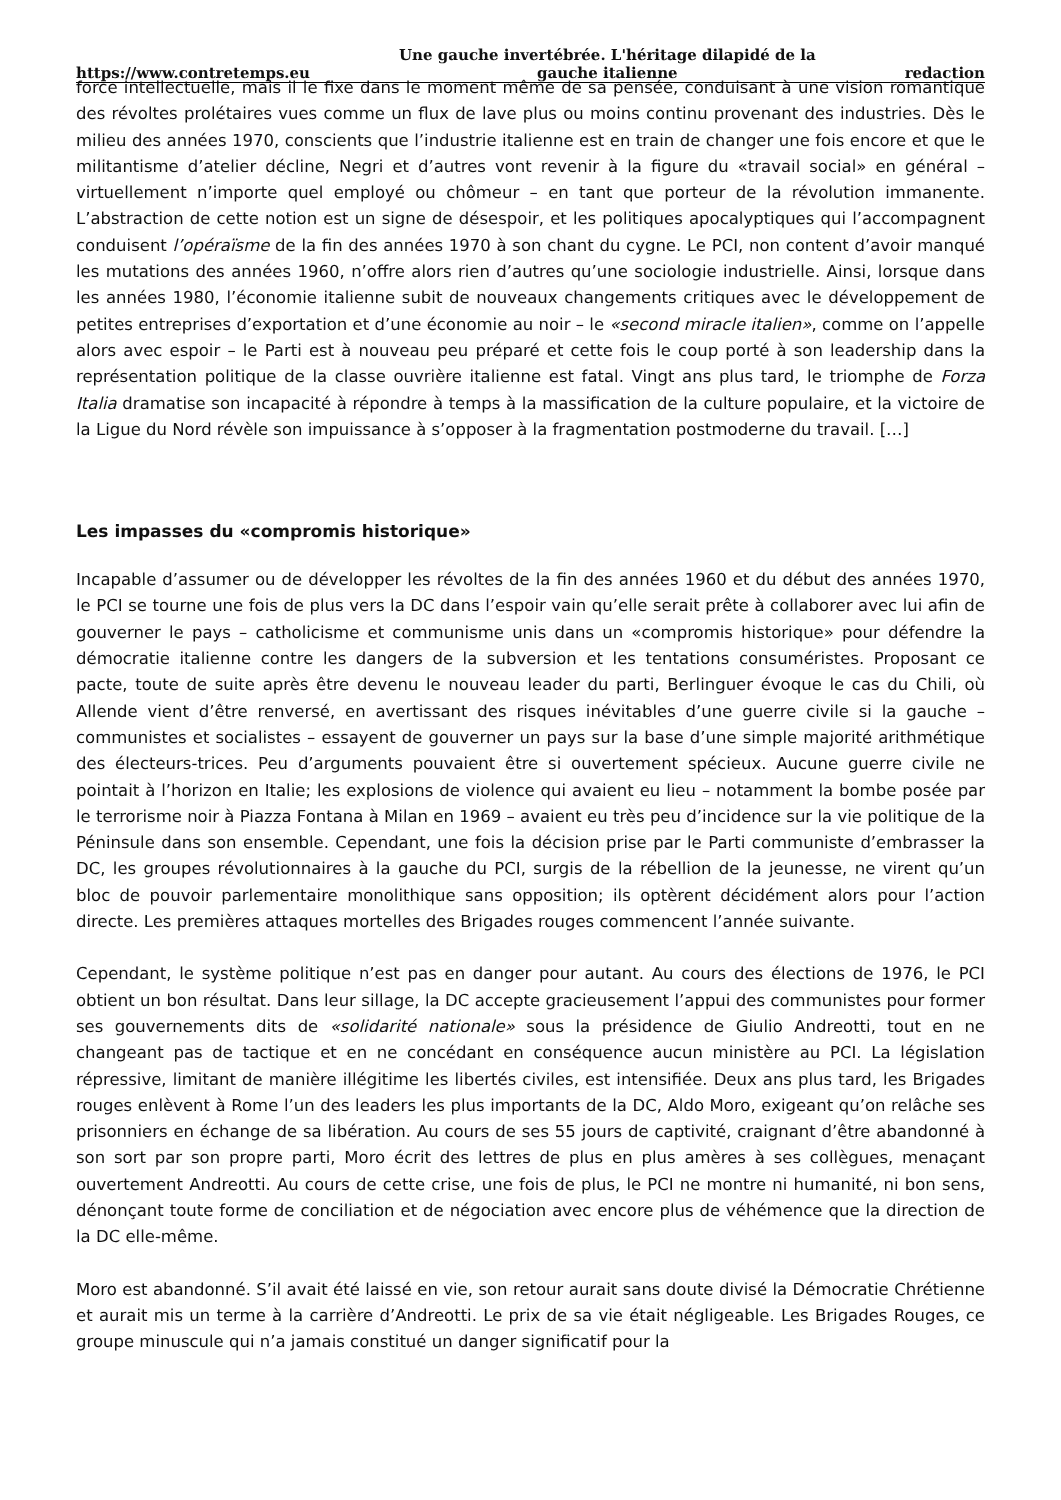https://www.contretemps.eu Une gauche invertébrée. L'héritage dilapidé de la gauche italienne redaction
force intellectuelle, mais il le fixe dans le moment même de sa pensée, conduisant à une vision romantique des révoltes prolétaires vues comme un flux de lave plus ou moins continu provenant des industries. Dès le milieu des années 1970, conscients que l’industrie italienne est en train de changer une fois encore et que le militantisme d’atelier décline, Negri et d’autres vont revenir à la figure du «travail social» en général – virtuellement n’importe quel employé ou chômeur – en tant que porteur de la révolution immanente. L’abstraction de cette notion est un signe de désespoir, et les politiques apocalyptiques qui l’accompagnent conduisent l’opéraïsme de la fin des années 1970 à son chant du cygne. Le PCI, non content d’avoir manqué les mutations des années 1960, n’offre alors rien d’autres qu’une sociologie industrielle. Ainsi, lorsque dans les années 1980, l’économie italienne subit de nouveaux changements critiques avec le développement de petites entreprises d’exportation et d’une économie au noir – le «second miracle italien», comme on l’appelle alors avec espoir – le Parti est à nouveau peu préparé et cette fois le coup porté à son leadership dans la représentation politique de la classe ouvrière italienne est fatal. Vingt ans plus tard, le triomphe de Forza Italia dramatise son incapacité à répondre à temps à la massification de la culture populaire, et la victoire de la Ligue du Nord révèle son impuissance à s’opposer à la fragmentation postmoderne du travail. […]
Les impasses du «compromis historique»
Incapable d’assumer ou de développer les révoltes de la fin des années 1960 et du début des années 1970, le PCI se tourne une fois de plus vers la DC dans l’espoir vain qu’elle serait prête à collaborer avec lui afin de gouverner le pays – catholicisme et communisme unis dans un «compromis historique» pour défendre la démocratie italienne contre les dangers de la subversion et les tentations consuméristes. Proposant ce pacte, toute de suite après être devenu le nouveau leader du parti, Berlinguer évoque le cas du Chili, où Allende vient d’être renversé, en avertissant des risques inévitables d’une guerre civile si la gauche – communistes et socialistes – essayent de gouverner un pays sur la base d’une simple majorité arithmétique des électeurs-trices. Peu d’arguments pouvaient être si ouvertement spécieux. Aucune guerre civile ne pointait à l’horizon en Italie; les explosions de violence qui avaient eu lieu – notamment la bombe posée par le terrorisme noir à Piazza Fontana à Milan en 1969 – avaient eu très peu d’incidence sur la vie politique de la Péninsule dans son ensemble. Cependant, une fois la décision prise par le Parti communiste d’embrasser la DC, les groupes révolutionnaires à la gauche du PCI, surgis de la rébellion de la jeunesse, ne virent qu’un bloc de pouvoir parlementaire monolithique sans opposition; ils optèrent décidément alors pour l’action directe. Les premières attaques mortelles des Brigades rouges commencent l’année suivante.
Cependant, le système politique n’est pas en danger pour autant. Au cours des élections de 1976, le PCI obtient un bon résultat. Dans leur sillage, la DC accepte gracieusement l’appui des communistes pour former ses gouvernements dits de «solidarité nationale» sous la présidence de Giulio Andreotti, tout en ne changeant pas de tactique et en ne concédant en conséquence aucun ministère au PCI. La législation répressive, limitant de manière illégitime les libertés civiles, est intensifiée. Deux ans plus tard, les Brigades rouges enlèvent à Rome l’un des leaders les plus importants de la DC, Aldo Moro, exigeant qu’on relâche ses prisonniers en échange de sa libération. Au cours de ses 55 jours de captivité, craignant d’être abandonné à son sort par son propre parti, Moro écrit des lettres de plus en plus amères à ses collègues, menaçant ouvertement Andreotti. Au cours de cette crise, une fois de plus, le PCI ne montre ni humanité, ni bon sens, dénonçant toute forme de conciliation et de négociation avec encore plus de véhémence que la direction de la DC elle-même.
Moro est abandonné. S’il avait été laissé en vie, son retour aurait sans doute divisé la Démocratie Chrétienne et aurait mis un terme à la carrière d’Andreotti. Le prix de sa vie était négligeable. Les Brigades Rouges, ce groupe minuscule qui n’a jamais constitué un danger significatif pour la